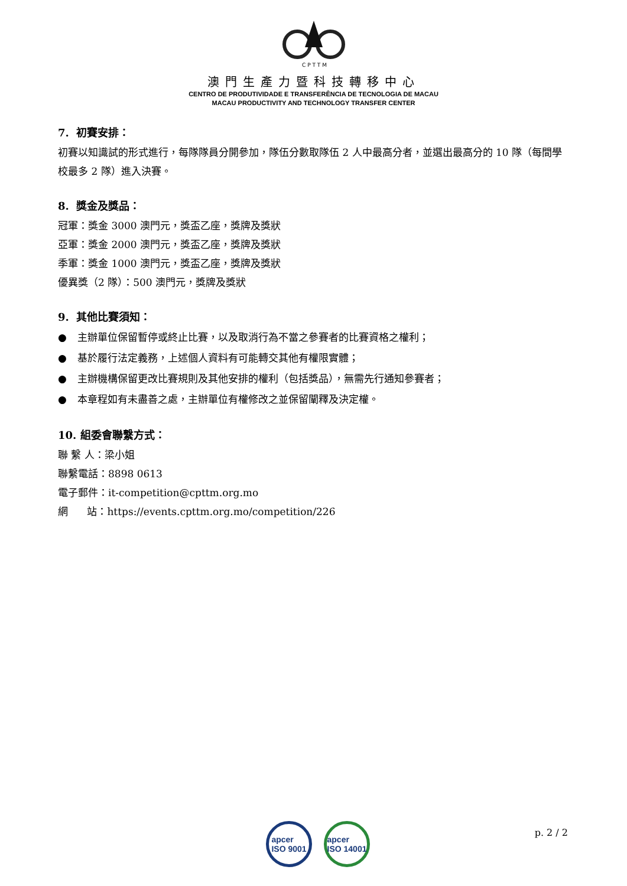C P T T M
澳門生產力暨科技轉移中心
CENTRO DE PRODUTIVIDADE E TRANSFERÊNCIA DE TECNOLOGIA DE MACAU
MACAU PRODUCTIVITY AND TECHNOLOGY TRANSFER CENTER
7. 初賽安排：
初賽以知識試的形式進行，每隊隊員分開參加，隊伍分數取隊伍 2 人中最高分者，並選出最高分的 10 隊（每間學校最多 2 隊）進入決賽。
8. 獎金及獎品：
冠軍：獎金 3000 澳門元，獎盃乙座，獎牌及獎狀
亞軍：獎金 2000 澳門元，獎盃乙座，獎牌及獎狀
季軍：獎金 1000 澳門元，獎盃乙座，獎牌及獎狀
優異獎（2 隊）：500 澳門元，獎牌及獎狀
9. 其他比賽須知：
● 主辦單位保留暫停或終止比賽，以及取消行為不當之參賽者的比賽資格之權利；
● 基於履行法定義務，上述個人資料有可能轉交其他有權限實體；
● 主辦機構保留更改比賽規則及其他安排的權利（包括獎品），無需先行通知參賽者；
● 本章程如有未盡善之處，主辦單位有權修改之並保留闡釋及決定權。
10. 組委會聯繫方式：
聯 繫 人：梁小姐
聯繫電話：8898 0613
電子郵件：it-competition@cpttm.org.mo
網 站：https://events.cpttm.org.mo/competition/226
apcer
ISO 9001
apcer
ISO 14001
p. 2 / 2